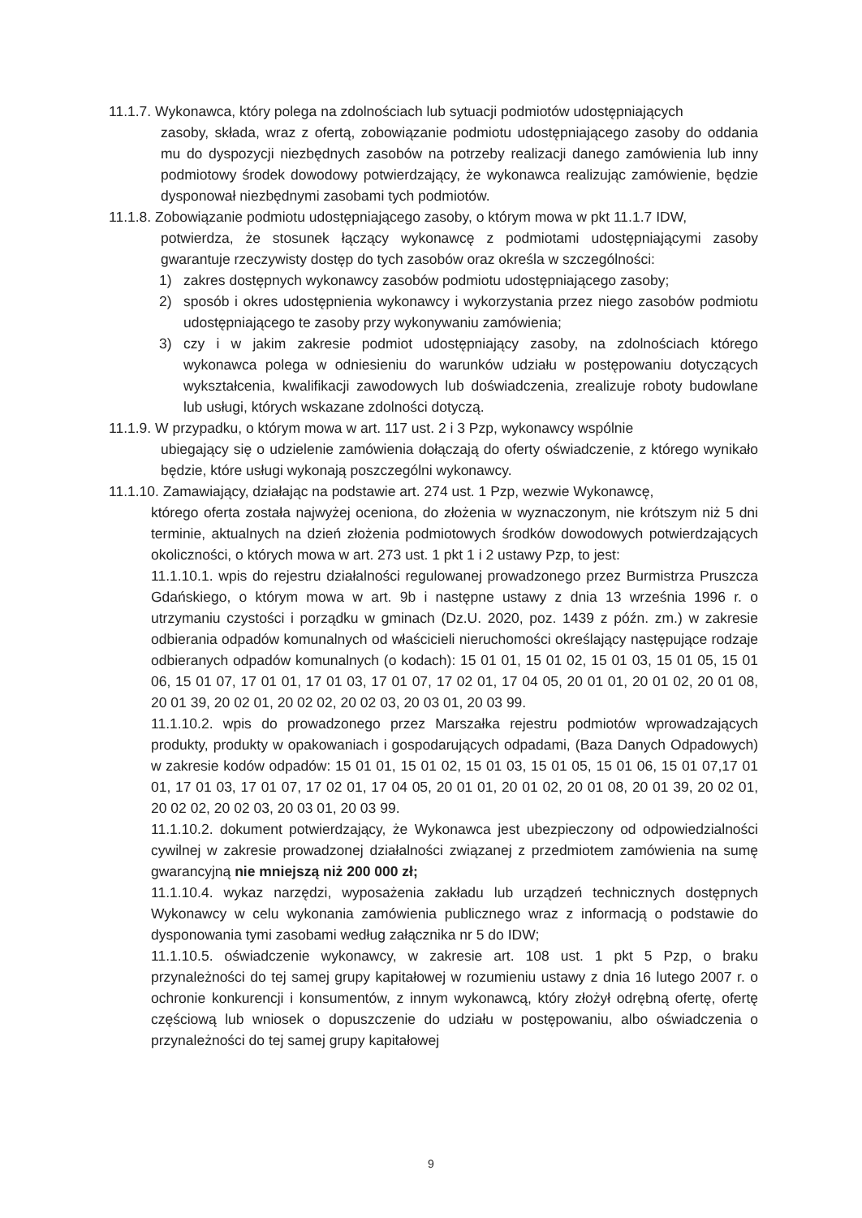11.1.7. Wykonawca, który polega na zdolnościach lub sytuacji podmiotów udostępniających
zasoby, składa, wraz z ofertą, zobowiązanie podmiotu udostępniającego zasoby do oddania mu do dyspozycji niezbędnych zasobów na potrzeby realizacji danego zamówienia lub inny podmiotowy środek dowodowy potwierdzający, że wykonawca realizując zamówienie, będzie dysponował niezbędnymi zasobami tych podmiotów.
11.1.8. Zobowiązanie podmiotu udostępniającego zasoby, o którym mowa w pkt 11.1.7 IDW,
potwierdza, że stosunek łączący wykonawcę z podmiotami udostępniającymi zasoby gwarantuje rzeczywisty dostęp do tych zasobów oraz określa w szczególności:
1) zakres dostępnych wykonawcy zasobów podmiotu udostępniającego zasoby;
2) sposób i okres udostępnienia wykonawcy i wykorzystania przez niego zasobów podmiotu udostępniającego te zasoby przy wykonywaniu zamówienia;
3) czy i w jakim zakresie podmiot udostępniający zasoby, na zdolnościach którego wykonawca polega w odniesieniu do warunków udziału w postępowaniu dotyczących wykształcenia, kwalifikacji zawodowych lub doświadczenia, zrealizuje roboty budowlane lub usługi, których wskazane zdolności dotyczą.
11.1.9. W przypadku, o którym mowa w art. 117 ust. 2 i 3 Pzp, wykonawcy wspólnie
ubiegający się o udzielenie zamówienia dołączają do oferty oświadczenie, z którego wynikało będzie, które usługi wykonają poszczególni wykonawcy.
11.1.10. Zamawiający, działając na podstawie art. 274 ust. 1 Pzp, wezwie Wykonawcę,
którego oferta została najwyżej oceniona, do złożenia w wyznaczonym, nie krótszym niż 5 dni terminie, aktualnych na dzień złożenia podmiotowych środków dowodowych potwierdzających okoliczności, o których mowa w art. 273 ust. 1 pkt 1 i 2 ustawy Pzp, to jest:
11.1.10.1. wpis do rejestru działalności regulowanej prowadzonego przez Burmistrza Pruszcza Gdańskiego, o którym mowa w art. 9b i następne ustawy z dnia 13 września 1996 r. o utrzymaniu czystości i porządku w gminach (Dz.U. 2020, poz. 1439 z późn. zm.) w zakresie odbierania odpadów komunalnych od właścicieli nieruchomości określający następujące rodzaje odbieranych odpadów komunalnych (o kodach): 15 01 01, 15 01 02, 15 01 03, 15 01 05, 15 01 06, 15 01 07, 17 01 01, 17 01 03, 17 01 07, 17 02 01, 17 04 05, 20 01 01, 20 01 02, 20 01 08, 20 01 39, 20 02 01, 20 02 02, 20 02 03, 20 03 01, 20 03 99.
11.1.10.2. wpis do prowadzonego przez Marszałka rejestru podmiotów wprowadzających produkty, produkty w opakowaniach i gospodarujących odpadami, (Baza Danych Odpadowych) w zakresie kodów odpadów: 15 01 01, 15 01 02, 15 01 03, 15 01 05, 15 01 06, 15 01 07,17 01 01, 17 01 03, 17 01 07, 17 02 01, 17 04 05, 20 01 01, 20 01 02, 20 01 08, 20 01 39, 20 02 01, 20 02 02, 20 02 03, 20 03 01, 20 03 99.
11.1.10.2. dokument potwierdzający, że Wykonawca jest ubezpieczony od odpowiedzialności cywilnej w zakresie prowadzonej działalności związanej z przedmiotem zamówienia na sumę gwarancyjną nie mniejszą niż 200 000 zł;
11.1.10.4. wykaz narzędzi, wyposażenia zakładu lub urządzeń technicznych dostępnych Wykonawcy w celu wykonania zamówienia publicznego wraz z informacją o podstawie do dysponowania tymi zasobami według załącznika nr 5 do IDW;
11.1.10.5. oświadczenie wykonawcy, w zakresie art. 108 ust. 1 pkt 5 Pzp, o braku przynależności do tej samej grupy kapitałowej w rozumieniu ustawy z dnia 16 lutego 2007 r. o ochronie konkurencji i konsumentów, z innym wykonawcą, który złożył odrębną ofertę, ofertę częściową lub wniosek o dopuszczenie do udziału w postępowaniu, albo oświadczenia o przynależności do tej samej grupy kapitałowej
9